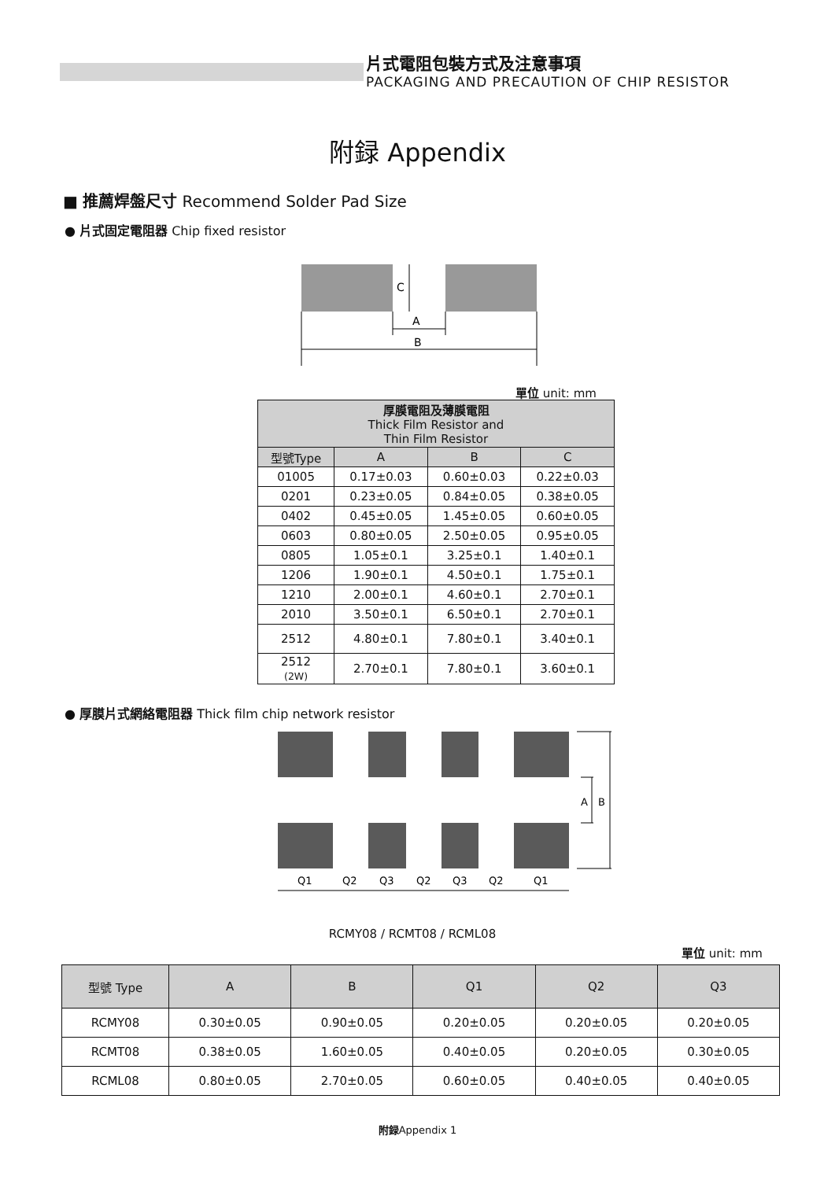片式電阻包裝方式及注意事項
PACKAGING AND PRECAUTION OF CHIP RESISTOR
附録 Appendix
■ 推薦焊盤尺寸 Recommend Solder Pad Size
● 片式固定電阻器 Chip fixed resistor
C
A
B
單位 unit: mm
| 厚膜電阻及薄膜電阻 Thick Film Resistor and Thin Film Resistor | | | |
| 型號Type | A | B | C |
| 01005 | 0.17±0.03 | 0.60±0.03 | 0.22±0.03 |
| 0201 | 0.23±0.05 | 0.84±0.05 | 0.38±0.05 |
| 0402 | 0.45±0.05 | 1.45±0.05 | 0.60±0.05 |
| 0603 | 0.80±0.05 | 2.50±0.05 | 0.95±0.05 |
| 0805 | 1.05±0.1 | 3.25±0.1 | 1.40±0.1 |
| 1206 | 1.90±0.1 | 4.50±0.1 | 1.75±0.1 |
| 1210 | 2.00±0.1 | 4.60±0.1 | 2.70±0.1 |
| 2010 | 3.50±0.1 | 6.50±0.1 | 2.70±0.1 |
| 2512 | 4.80±0.1 | 7.80±0.1 | 3.40±0.1 |
| 2512 (2W) | 2.70±0.1 | 7.80±0.1 | 3.60±0.1 |
● 厚膜片式網絡電阻器 Thick film chip network resistor
A
B
Q1
Q2
Q3
Q2
Q3
Q2
Q1
RCMY08 / RCMT08 / RCML08
單位 unit: mm
| 型號 Type | A | B | Q1 | Q2 | Q3 |
| --- | --- | --- | --- | --- | --- |
| RCMY08 | 0.30±0.05 | 0.90±0.05 | 0.20±0.05 | 0.20±0.05 | 0.20±0.05 |
| RCMT08 | 0.38±0.05 | 1.60±0.05 | 0.40±0.05 | 0.20±0.05 | 0.30±0.05 |
| RCML08 | 0.80±0.05 | 2.70±0.05 | 0.60±0.05 | 0.40±0.05 | 0.40±0.05 |
附録Appendix 1